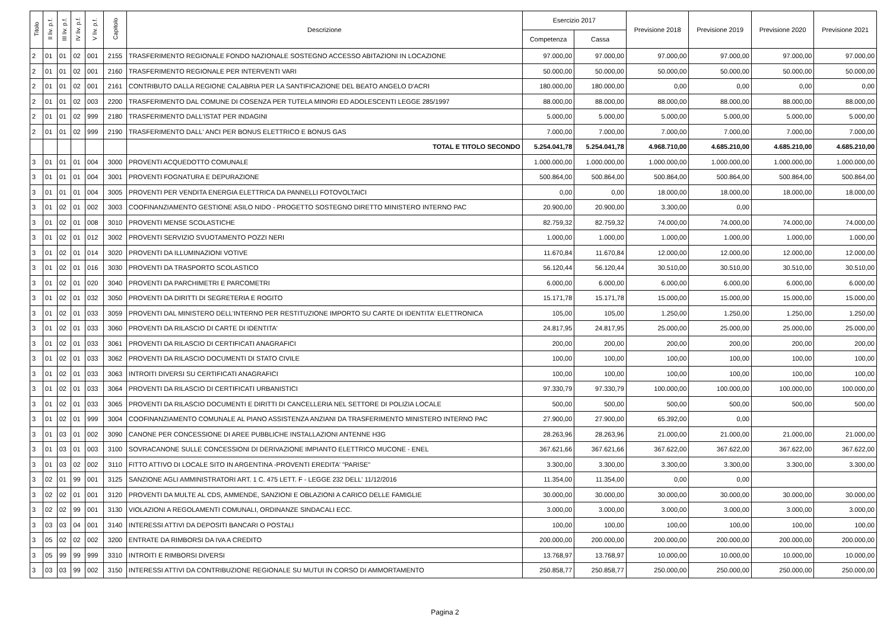| Titolo | II liv. p.f. | III liv. p.f. | IV liv. p.f. | V liv. p.f. | Capitolo | Descrizione | Esercizio 2017 | | Previsione 2018 | Previsione 2019 | Previsione 2020 | Previsione 2021 |
| --- | --- | --- | --- | --- | --- | --- | --- | --- | --- | --- | --- | --- |
| | | | | | | | Competenza | Cassa | | | | |
| 2 | 01 | 01 | 02 | 001 | 2155 | TRASFERIMENTO REGIONALE FONDO NAZIONALE SOSTEGNO ACCESSO ABITAZIONI IN LOCAZIONE | 97.000,00 | 97.000,00 | 97.000,00 | 97.000,00 | 97.000,00 | 97.000,00 |
| 2 | 01 | 01 | 02 | 001 | 2160 | TRASFERIMENTO REGIONALE PER INTERVENTI VARI | 50.000,00 | 50.000,00 | 50.000,00 | 50.000,00 | 50.000,00 | 50.000,00 |
| 2 | 01 | 01 | 02 | 001 | 2161 | CONTRIBUTO DALLA REGIONE CALABRIA PER LA SANTIFICAZIONE DEL BEATO ANGELO D'ACRI | 180.000,00 | 180.000,00 | 0,00 | 0,00 | 0,00 | 0,00 |
| 2 | 01 | 01 | 02 | 003 | 2200 | TRASFERIMENTO DAL COMUNE DI COSENZA PER TUTELA MINORI ED ADOLESCENTI LEGGE 285/1997 | 88.000,00 | 88.000,00 | 88.000,00 | 88.000,00 | 88.000,00 | 88.000,00 |
| 2 | 01 | 01 | 02 | 999 | 2180 | TRASFERIMENTO DALL'ISTAT PER INDAGINI | 5.000,00 | 5.000,00 | 5.000,00 | 5.000,00 | 5.000,00 | 5.000,00 |
| 2 | 01 | 01 | 02 | 999 | 2190 | TRASFERIMENTO DALL' ANCI PER BONUS ELETTRICO E BONUS GAS | 7.000,00 | 7.000,00 | 7.000,00 | 7.000,00 | 7.000,00 | 7.000,00 |
| | | | | | | TOTAL E TITOLO SECONDO | 5.254.041,78 | 5.254.041,78 | 4.968.710,00 | 4.685.210,00 | 4.685.210,00 | 4.685.210,00 |
| 3 | 01 | 01 | 01 | 004 | 3000 | PROVENTI ACQUEDOTTO COMUNALE | 1.000.000,00 | 1.000.000,00 | 1.000.000,00 | 1.000.000,00 | 1.000.000,00 | 1.000.000,00 |
| 3 | 01 | 01 | 01 | 004 | 3001 | PROVENTI FOGNATURA E DEPURAZIONE | 500.864,00 | 500.864,00 | 500.864,00 | 500.864,00 | 500.864,00 | 500.864,00 |
| 3 | 01 | 01 | 01 | 004 | 3005 | PROVENTI PER VENDITA ENERGIA ELETTRICA DA PANNELLI FOTOVOLTAICI | 0,00 | 0,00 | 18.000,00 | 18.000,00 | 18.000,00 | 18.000,00 |
| 3 | 01 | 02 | 01 | 002 | 3003 | COOFINANZIAMENTO GESTIONE ASILO NIDO - PROGETTO SOSTEGNO DIRETTO MINISTERO INTERNO PAC | 20.900,00 | 20.900,00 | 3.300,00 | 0,00 | | |
| 3 | 01 | 02 | 01 | 008 | 3010 | PROVENTI MENSE SCOLASTICHE | 82.759,32 | 82.759,32 | 74.000,00 | 74.000,00 | 74.000,00 | 74.000,00 |
| 3 | 01 | 02 | 01 | 012 | 3002 | PROVENTI SERVIZIO SVUOTAMENTO POZZI NERI | 1.000,00 | 1.000,00 | 1.000,00 | 1.000,00 | 1.000,00 | 1.000,00 |
| 3 | 01 | 02 | 01 | 014 | 3020 | PROVENTI DA ILLUMINAZIONI VOTIVE | 11.670,84 | 11.670,84 | 12.000,00 | 12.000,00 | 12.000,00 | 12.000,00 |
| 3 | 01 | 02 | 01 | 016 | 3030 | PROVENTI DA TRASPORTO SCOLASTICO | 56.120,44 | 56.120,44 | 30.510,00 | 30.510,00 | 30.510,00 | 30.510,00 |
| 3 | 01 | 02 | 01 | 020 | 3040 | PROVENTI DA PARCHIMETRI E PARCOMETRI | 6.000,00 | 6.000,00 | 6.000,00 | 6.000,00 | 6.000,00 | 6.000,00 |
| 3 | 01 | 02 | 01 | 032 | 3050 | PROVENTI DA DIRITTI DI SEGRETERIA E ROGITO | 15.171,78 | 15.171,78 | 15.000,00 | 15.000,00 | 15.000,00 | 15.000,00 |
| 3 | 01 | 02 | 01 | 033 | 3059 | PROVENTI DAL MINISTERO DELL'INTERNO PER RESTITUZIONE IMPORTO SU CARTE DI IDENTITA' ELETTRONICA | 105,00 | 105,00 | 1.250,00 | 1.250,00 | 1.250,00 | 1.250,00 |
| 3 | 01 | 02 | 01 | 033 | 3060 | PROVENTI DA RILASCIO DI CARTE DI IDENTITA' | 24.817,95 | 24.817,95 | 25.000,00 | 25.000,00 | 25.000,00 | 25.000,00 |
| 3 | 01 | 02 | 01 | 033 | 3061 | PROVENTI DA RILASCIO DI CERTIFICATI ANAGRAFICI | 200,00 | 200,00 | 200,00 | 200,00 | 200,00 | 200,00 |
| 3 | 01 | 02 | 01 | 033 | 3062 | PROVENTI DA RILASCIO DOCUMENTI DI STATO CIVILE | 100,00 | 100,00 | 100,00 | 100,00 | 100,00 | 100,00 |
| 3 | 01 | 02 | 01 | 033 | 3063 | INTROITI DIVERSI SU CERTIFICATI ANAGRAFICI | 100,00 | 100,00 | 100,00 | 100,00 | 100,00 | 100,00 |
| 3 | 01 | 02 | 01 | 033 | 3064 | PROVENTI DA RILASCIO DI CERTIFICATI URBANISTICI | 97.330,79 | 97.330,79 | 100.000,00 | 100.000,00 | 100.000,00 | 100.000,00 |
| 3 | 01 | 02 | 01 | 033 | 3065 | PROVENTI DA RILASCIO DOCUMENTI E DIRITTI DI CANCELLERIA NEL SETTORE DI POLIZIA LOCALE | 500,00 | 500,00 | 500,00 | 500,00 | 500,00 | 500,00 |
| 3 | 01 | 02 | 01 | 999 | 3004 | COOFINANZIAMENTO COMUNALE AL PIANO ASSISTENZA ANZIANI DA TRASFERIMENTO MINISTERO INTERNO PAC | 27.900,00 | 27.900,00 | 65.392,00 | 0,00 | | |
| 3 | 01 | 03 | 01 | 002 | 3090 | CANONE PER CONCESSIONE DI AREE PUBBLICHE INSTALLAZIONI ANTENNE H3G | 28.263,96 | 28.263,96 | 21.000,00 | 21.000,00 | 21.000,00 | 21.000,00 |
| 3 | 01 | 03 | 01 | 003 | 3100 | SOVRACANONE SULLE CONCESSIONI DI DERIVAZIONE IMPIANTO ELETTRICO MUCONE - ENEL | 367.621,66 | 367.621,66 | 367.622,00 | 367.622,00 | 367.622,00 | 367.622,00 |
| 3 | 01 | 03 | 02 | 002 | 3110 | FITTO ATTIVO DI LOCALE SITO IN ARGENTINA -PROVENTI EREDITA' "PARISE" | 3.300,00 | 3.300,00 | 3.300,00 | 3.300,00 | 3.300,00 | 3.300,00 |
| 3 | 02 | 01 | 99 | 001 | 3125 | SANZIONE AGLI AMMINISTRATORI ART. 1 C. 475 LETT. F - LEGGE 232 DELL' 11/12/2016 | 11.354,00 | 11.354,00 | 0,00 | 0,00 | | |
| 3 | 02 | 02 | 01 | 001 | 3120 | PROVENTI DA MULTE AL CDS, AMMENDE, SANZIONI E OBLAZIONI A CARICO DELLE FAMIGLIE | 30.000,00 | 30.000,00 | 30.000,00 | 30.000,00 | 30.000,00 | 30.000,00 |
| 3 | 02 | 02 | 99 | 001 | 3130 | VIOLAZIONI A REGOLAMENTI COMUNALI, ORDINANZE SINDACALI ECC. | 3.000,00 | 3.000,00 | 3.000,00 | 3.000,00 | 3.000,00 | 3.000,00 |
| 3 | 03 | 03 | 04 | 001 | 3140 | INTERESSI ATTIVI DA DEPOSITI BANCARI O POSTALI | 100,00 | 100,00 | 100,00 | 100,00 | 100,00 | 100,00 |
| 3 | 05 | 02 | 02 | 002 | 3200 | ENTRATE DA RIMBORSI DA IVA A CREDITO | 200.000,00 | 200.000,00 | 200.000,00 | 200.000,00 | 200.000,00 | 200.000,00 |
| 3 | 05 | 99 | 99 | 999 | 3310 | INTROITI E RIMBORSI DIVERSI | 13.768,97 | 13.768,97 | 10.000,00 | 10.000,00 | 10.000,00 | 10.000,00 |
| 3 | 03 | 03 | 99 | 002 | 3150 | INTERESSI ATTIVI DA CONTRIBUZIONE REGIONALE SU MUTUI IN CORSO DI AMMORTAMENTO | 250.858,77 | 250.858,77 | 250.000,00 | 250.000,00 | 250.000,00 | 250.000,00 |
Pagina 2